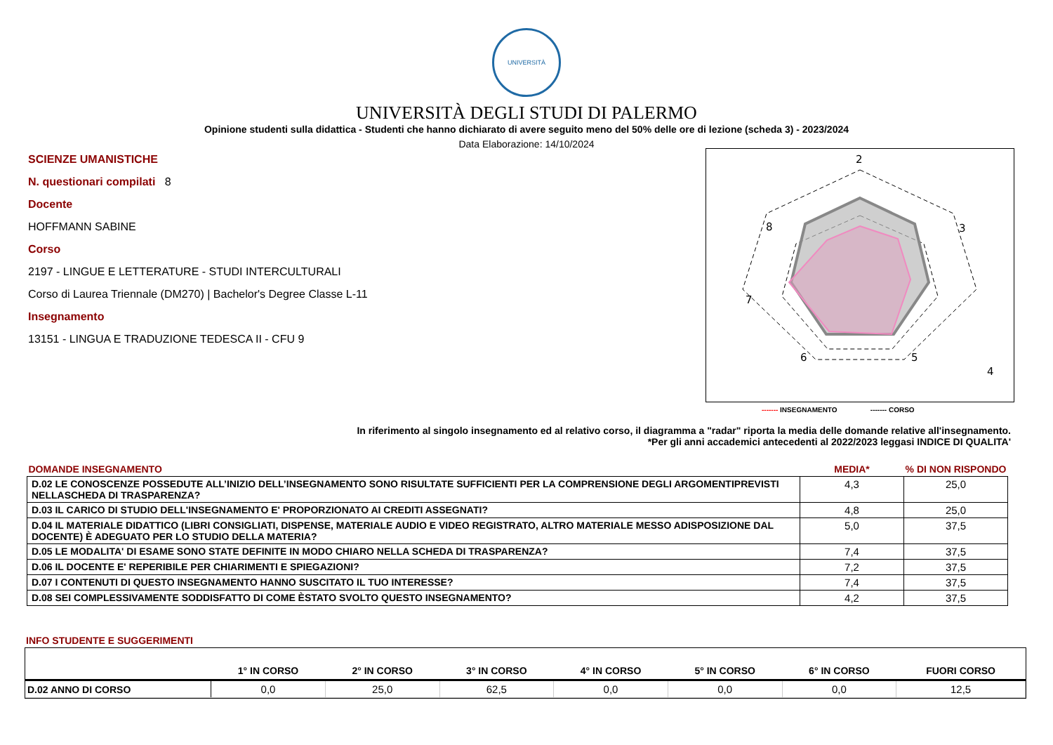UNIVERSITÀ
UNIVERSITÀ DEGLI STUDI DI PALERMO
Opinione studenti sulla didattica - Studenti che hanno dichiarato di avere seguito meno del 50% delle ore di lezione (scheda 3) - 2023/2024
Data Elaborazione: 14/10/2024
SCIENZE UMANISTICHE
N. questionari compilati 8
Docente
HOFFMANN SABINE
Corso
2197 - LINGUE E LETTERATURE - STUDI INTERCULTURALI
Corso di Laurea Triennale (DM270) | Bachelor's Degree Classe L-11
Insegnamento
13151 - LINGUA E TRADUZIONE TEDESCA II - CFU 9
2
3
4
5
6
7
8
------- INSEGNAMENTO ------- CORSO
In riferimento al singolo insegnamento ed al relativo corso, il diagramma a "radar" riporta la media delle domande relative all'insegnamento.
*Per gli anni accademici antecedenti al 2022/2023 leggasi INDICE DI QUALITA'
| DOMANDE INSEGNAMENTO | MEDIA* | % DI NON RISPONDO |
| --- | --- | --- |
| D.02 LE CONOSCENZE POSSEDUTE ALL’INIZIO DELL’INSEGNAMENTO SONO RISULTATE SUFFICIENTI PER LA COMPRENSIONE DEGLI ARGOMENTIPREVISTI NELLASCHEDA DI TRASPARENZA? | 4,3 | 25,0 |
| D.03 IL CARICO DI STUDIO DELL'INSEGNAMENTO E' PROPORZIONATO AI CREDITI ASSEGNATI? | 4,8 | 25,0 |
| D.04 IL MATERIALE DIDATTICO (LIBRI CONSIGLIATI, DISPENSE, MATERIALE AUDIO E VIDEO REGISTRATO, ALTRO MATERIALE MESSO ADISPOSIZIONE DAL DOCENTE) È ADEGUATO PER LO STUDIO DELLA MATERIA? | 5,0 | 37,5 |
| D.05 LE MODALITA' DI ESAME SONO STATE DEFINITE IN MODO CHIARO NELLA SCHEDA DI TRASPARENZA? | 7,4 | 37,5 |
| D.06 IL DOCENTE E' REPERIBILE PER CHIARIMENTI E SPIEGAZIONI? | 7,2 | 37,5 |
| D.07 I CONTENUTI DI QUESTO INSEGNAMENTO HANNO SUSCITATO IL TUO INTERESSE? | 7,4 | 37,5 |
| D.08 SEI COMPLESSIVAMENTE SODDISFATTO DI COME ÈSTATO SVOLTO QUESTO INSEGNAMENTO? | 4,2 | 37,5 |
INFO STUDENTE E SUGGERIMENTI
| | 1° IN CORSO | 2° IN CORSO | 3° IN CORSO | 4° IN CORSO | 5° IN CORSO | 6° IN CORSO | FUORI CORSO |
| --- | --- | --- | --- | --- | --- | --- | --- |
| D.02 ANNO DI CORSO | 0,0 | 25,0 | 62,5 | 0,0 | 0,0 | 0,0 | 12,5 |